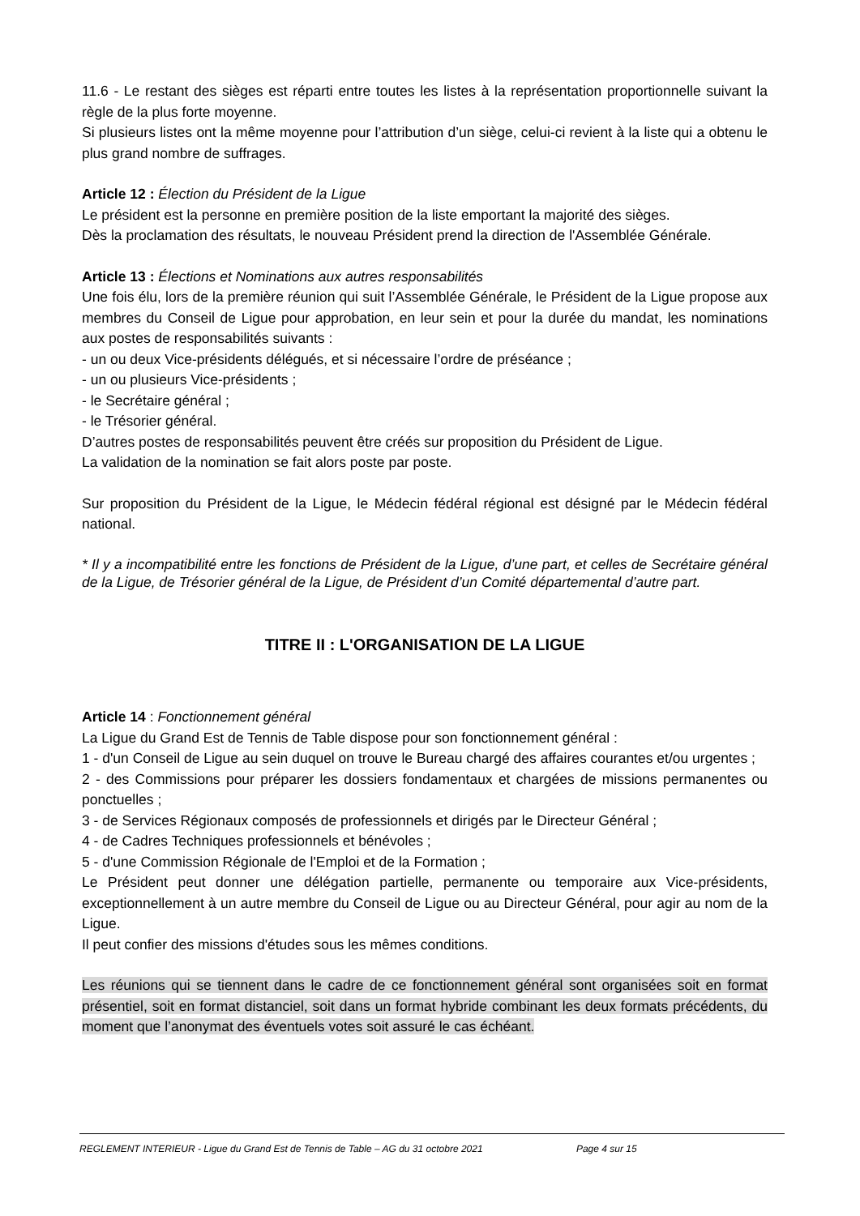11.6 - Le restant des sièges est réparti entre toutes les listes à la représentation proportionnelle suivant la règle de la plus forte moyenne.
Si plusieurs listes ont la même moyenne pour l’attribution d’un siège, celui-ci revient à la liste qui a obtenu le plus grand nombre de suffrages.
Article 12 : Élection du Président de la Ligue
Le président est la personne en première position de la liste emportant la majorité des sièges.
Dès la proclamation des résultats, le nouveau Président prend la direction de l'Assemblée Générale.
Article 13 : Élections et Nominations aux autres responsabilités
Une fois élu, lors de la première réunion qui suit l’Assemblée Générale, le Président de la Ligue propose aux membres du Conseil de Ligue pour approbation, en leur sein et pour la durée du mandat, les nominations aux postes de responsabilités suivants :
- un ou deux Vice-présidents délégués, et si nécessaire l’ordre de préséance ;
- un ou plusieurs Vice-présidents ;
- le Secrétaire général ;
- le Trésorier général.
D’autres postes de responsabilités peuvent être créés sur proposition du Président de Ligue.
La validation de la nomination se fait alors poste par poste.
Sur proposition du Président de la Ligue, le Médecin fédéral régional est désigné par le Médecin fédéral national.
* Il y a incompatibilité entre les fonctions de Président de la Ligue, d’une part, et celles de Secrétaire général de la Ligue, de Trésorier général de la Ligue, de Président d’un Comité départemental d’autre part.
TITRE II : L'ORGANISATION DE LA LIGUE
Article 14 : Fonctionnement général
La Ligue du Grand Est de Tennis de Table dispose pour son fonctionnement général :
1 - d'un Conseil de Ligue au sein duquel on trouve le Bureau chargé des affaires courantes et/ou urgentes ;
2 - des Commissions pour préparer les dossiers fondamentaux et chargées de missions permanentes ou ponctuelles ;
3 - de Services Régionaux composés de professionnels et dirigés par le Directeur Général ;
4 - de Cadres Techniques professionnels et bénévoles ;
5 - d'une Commission Régionale de l'Emploi et de la Formation ;
Le Président peut donner une délégation partielle, permanente ou temporaire aux Vice-présidents, exceptionnellement à un autre membre du Conseil de Ligue ou au Directeur Général, pour agir au nom de la Ligue.
Il peut confier des missions d'études sous les mêmes conditions.
Les réunions qui se tiennent dans le cadre de ce fonctionnement général sont organisées soit en format présentiel, soit en format distanciel, soit dans un format hybride combinant les deux formats précédents, du moment que l’anonymat des éventuels votes soit assuré le cas échéant.
REGLEMENT INTERIEUR - Ligue du Grand Est de Tennis de Table – AG du 31 octobre 2021 Page 4 sur 15